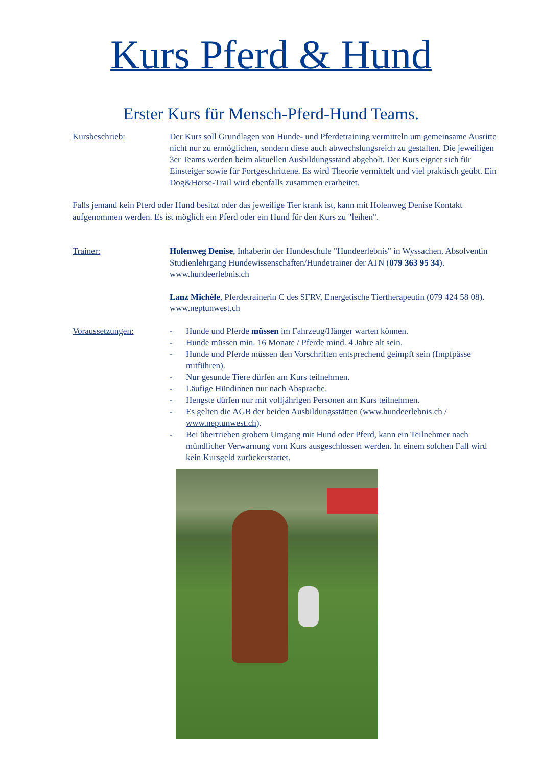Kurs Pferd & Hund
Erster Kurs für Mensch-Pferd-Hund Teams.
Kursbeschrieb: Der Kurs soll Grundlagen von Hunde- und Pferdetraining vermitteln um gemeinsame Ausritte nicht nur zu ermöglichen, sondern diese auch abwechslungsreich zu gestalten. Die jeweiligen 3er Teams werden beim aktuellen Ausbildungsstand abgeholt. Der Kurs eignet sich für Einsteiger sowie für Fortgeschrittene. Es wird Theorie vermittelt und viel praktisch geübt. Ein Dog&Horse-Trail wird ebenfalls zusammen erarbeitet.
Falls jemand kein Pferd oder Hund besitzt oder das jeweilige Tier krank ist, kann mit Holenweg Denise Kontakt aufgenommen werden. Es ist möglich ein Pferd oder ein Hund für den Kurs zu "leihen".
Trainer: Holenweg Denise, Inhaberin der Hundeschule "Hundeerlebnis" in Wyssachen, Absolventin Studienlehrgang Hundewissenschaften/Hundetrainer der ATN (079 363 95 34). www.hundeerlebnis.ch
Lanz Michèle, Pferdetrainerin C des SFRV, Energetische Tiertherapeutin (079 424 58 08). www.neptunwest.ch
Voraussetzungen: - Hunde und Pferde müssen im Fahrzeug/Hänger warten können.
- Hunde müssen min. 16 Monate / Pferde mind. 4 Jahre alt sein.
- Hunde und Pferde müssen den Vorschriften entsprechend geimpft sein (Impfpässe mitführen).
- Nur gesunde Tiere dürfen am Kurs teilnehmen.
- Läufige Hündinnen nur nach Absprache.
- Hengste dürfen nur mit volljährigen Personen am Kurs teilnehmen.
- Es gelten die AGB der beiden Ausbildungsstätten (www.hundeerlebnis.ch / www.neptunwest.ch).
- Bei übertrieben grobem Umgang mit Hund oder Pferd, kann ein Teilnehmer nach mündlicher Verwarnung vom Kurs ausgeschlossen werden. In einem solchen Fall wird kein Kursgeld zurückerstattet.